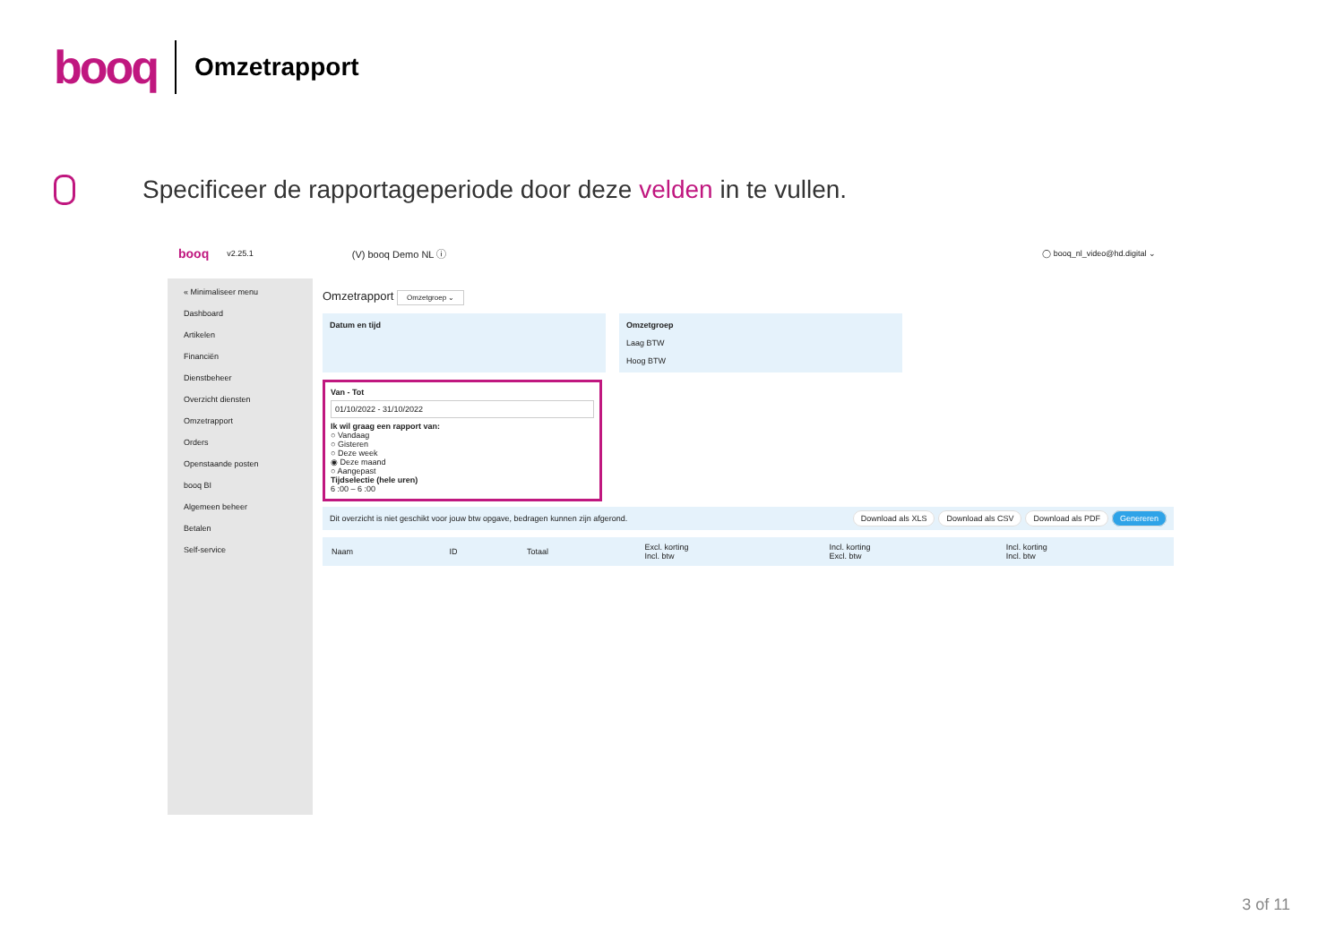booq
Omzetrapport
Specificeer de rapportageperiode door deze velden in te vullen.
booq v2.25.1 (V) booq Demo NL ⓘ ◯ booq_nl_video@hd.digital ⌄
« Minimaliseer menu
Dashboard
Artikelen
Financiën
Dienstbeheer
Overzicht diensten
Omzetrapport
Orders
Openstaande posten
booq BI
Algemeen beheer
Betalen
Self-service
Omzetrapport Omzetgroep ⌄
Datum en tijd Omzetgroep
Laag BTW
Hoog BTW
Van - Tot
01/10/2022 - 31/10/2022
Ik wil graag een rapport van:
○ Vandaag
○ Gisteren
○ Deze week
◉ Deze maand
○ Aangepast
Tijdselectie (hele uren)
6 :00 – 6 :00
Dit overzicht is niet geschikt voor jouw btw opgave, bedragen kunnen zijn afgerond. Download als XLS Download als CSV Download als PDF Genereren
| Naam | ID | Totaal | Excl. korting Incl. btw | Incl. korting Excl. btw | Incl. korting Incl. btw |
| --- | --- | --- | --- | --- | --- |
3 of 11